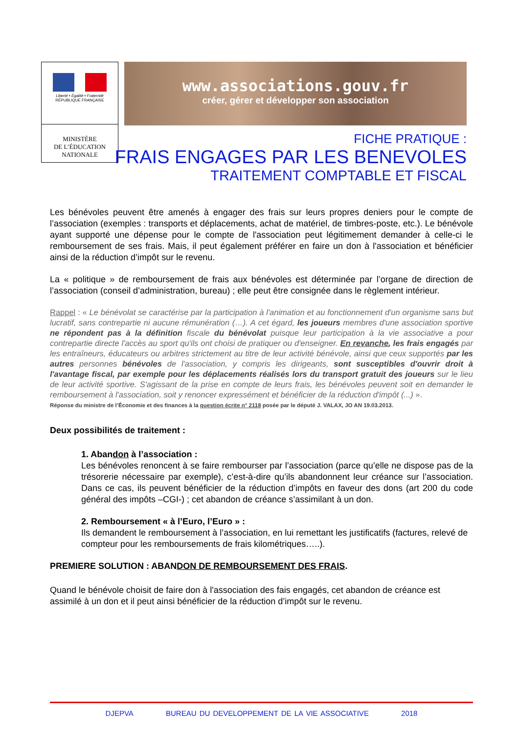Liberté • Égalité • Fraternité
RÉPUBLIQUE FRANÇAISE
MINISTÈRE
DE L’ÉDUCATION
NATIONALE
www.associations.gouv.fr
créer, gérer et développer son association
FICHE PRATIQUE :
FRAIS ENGAGES PAR LES BENEVOLES
TRAITEMENT COMPTABLE ET FISCAL
Les bénévoles peuvent être amenés à engager des frais sur leurs propres deniers pour le compte de l’association (exemples : transports et déplacements, achat de matériel, de timbres-poste, etc.). Le bénévole ayant supporté une dépense pour le compte de l'association peut légitimement demander à celle-ci le remboursement de ses frais. Mais, il peut également préférer en faire un don à l'association et bénéficier ainsi de la réduction d’impôt sur le revenu.
La « politique » de remboursement de frais aux bénévoles est déterminée par l’organe de direction de l’association (conseil d’administration, bureau) ; elle peut être consignée dans le règlement intérieur.
Rappel : « Le bénévolat se caractérise par la participation à l'animation et au fonctionnement d'un organisme sans but lucratif, sans contrepartie ni aucune rémunération (…). A cet égard, les joueurs membres d'une association sportive ne répondent pas à la définition fiscale du bénévolat puisque leur participation à la vie associative a pour contrepartie directe l'accès au sport qu'ils ont choisi de pratiquer ou d'enseigner. En revanche, les frais engagés par les entraîneurs, éducateurs ou arbitres strictement au titre de leur activité bénévole, ainsi que ceux supportés par les autres personnes bénévoles de l'association, y compris les dirigeants, sont susceptibles d'ouvrir droit à l'avantage fiscal, par exemple pour les déplacements réalisés lors du transport gratuit des joueurs sur le lieu de leur activité sportive. S'agissant de la prise en compte de leurs frais, les bénévoles peuvent soit en demander le remboursement à l'association, soit y renoncer expressément et bénéficier de la réduction d'impôt (...) ».
Réponse du ministre de l’Économie et des finances à la question écrite n° 2118 posée par le député J. VALAX, JO AN 19.03.2013.
Deux possibilités de traitement :
1. Abandon à l’association :
Les bénévoles renoncent à se faire rembourser par l’association (parce qu’elle ne dispose pas de la trésorerie nécessaire par exemple), c’est-à-dire qu’ils abandonnent leur créance sur l’association. Dans ce cas, ils peuvent bénéficier de la réduction d’impôts en faveur des dons (art 200 du code général des impôts –CGI-) ; cet abandon de créance s’assimilant à un don.
2. Remboursement « à l’Euro, l’Euro » :
Ils demandent le remboursement à l’association, en lui remettant les justificatifs (factures, relevé de compteur pour les remboursements de frais kilométriques…..).
PREMIERE SOLUTION : ABANDON DE REMBOURSEMENT DES FRAIS.
Quand le bénévole choisit de faire don à l'association des fais engagés, cet abandon de créance est assimilé à un don et il peut ainsi bénéficier de la réduction d’impôt sur le revenu.
DJEPVA BUREAU DU DEVELOPPEMENT DE LA VIE ASSOCIATIVE 2018